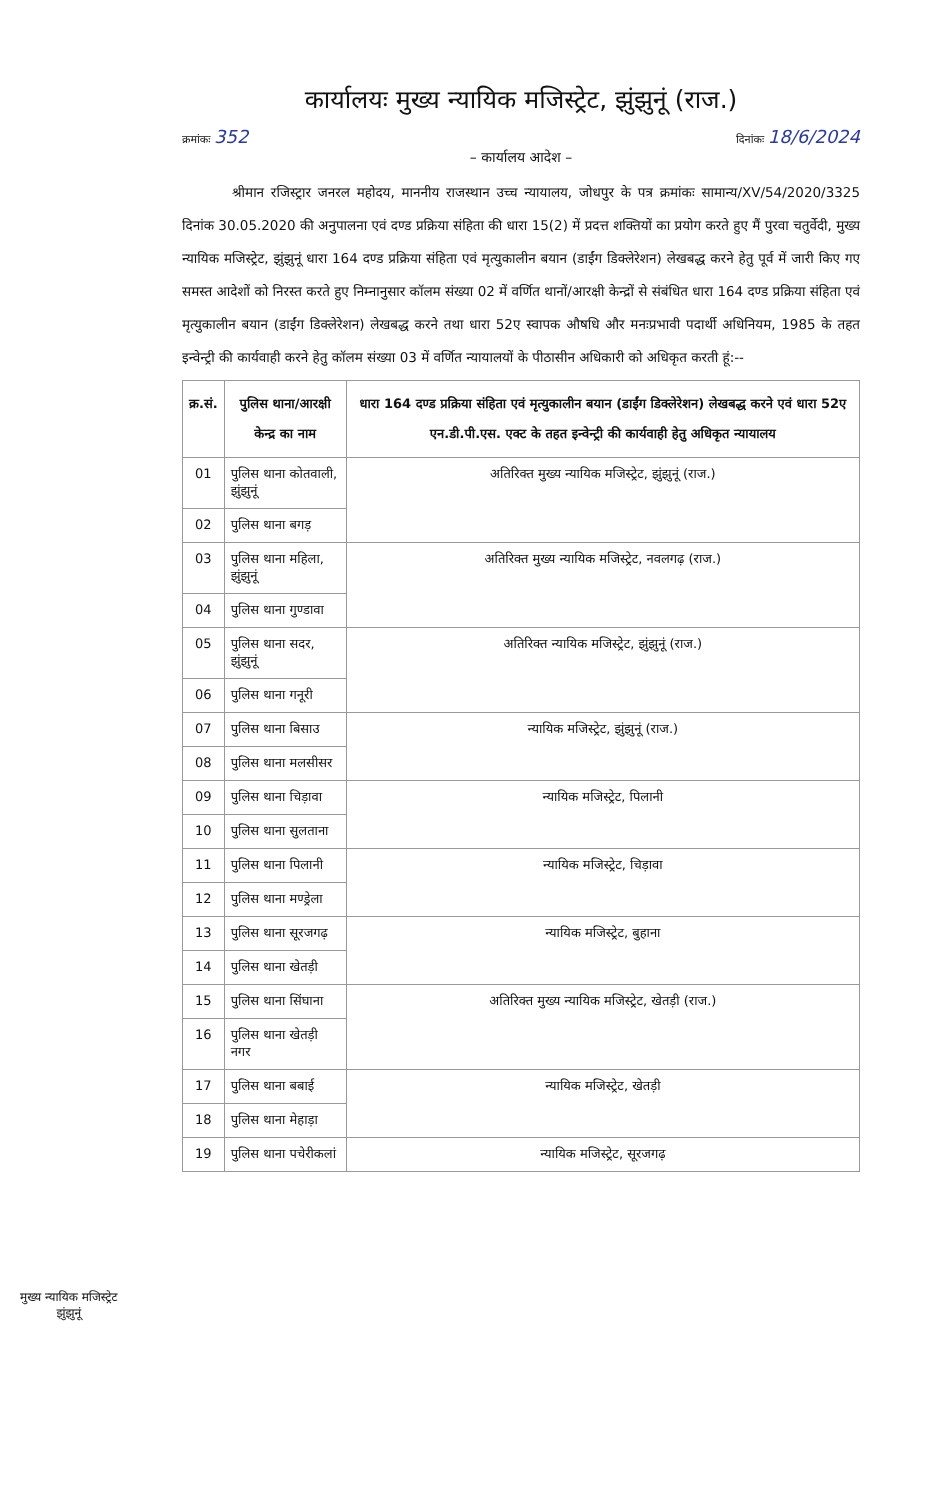कार्यालयः मुख्य न्यायिक मजिस्ट्रेट, झुंझुनूं (राज.)
क्रमांकः 352 दिनांकः 18/6/2024
– कार्यालय आदेश –
श्रीमान रजिस्ट्रार जनरल महोदय, माननीय राजस्थान उच्च न्यायालय, जोधपुर के पत्र क्रमांकः सामान्य/XV/54/2020/3325 दिनांक 30.05.2020 की अनुपालना एवं दण्ड प्रक्रिया संहिता की धारा 15(2) में प्रदत्त शक्तियों का प्रयोग करते हुए मैं पुरवा चतुर्वेदी, मुख्य न्यायिक मजिस्ट्रेट, झुंझुनूं धारा 164 दण्ड प्रक्रिया संहिता एवं मृत्युकालीन बयान (डाईंग डिक्लेरेशन) लेखबद्ध करने हेतु पूर्व में जारी किए गए समस्त आदेशों को निरस्त करते हुए निम्नानुसार कॉलम संख्या 02 में वर्णित थानों/आरक्षी केन्द्रों से संबंधित धारा 164 दण्ड प्रक्रिया संहिता एवं मृत्युकालीन बयान (डाईंग डिक्लेरेशन) लेखबद्ध करने तथा धारा 52ए स्वापक औषधि और मनःप्रभावी पदार्थी अधिनियम, 1985 के तहत इन्वेन्ट्री की कार्यवाही करने हेतु कॉलम संख्या 03 में वर्णित न्यायालयों के पीठासीन अधिकारी को अधिकृत करती हूं:--
| क्र.सं. | पुलिस थाना/आरक्षी केन्द्र का नाम | धारा 164 दण्ड प्रक्रिया संहिता एवं मृत्युकालीन बयान (डाईंग डिक्लेरेशन) लेखबद्ध करने एवं धारा 52ए एन.डी.पी.एस. एक्ट के तहत इन्वेन्ट्री की कार्यवाही हेतु अधिकृत न्यायालय |
| --- | --- | --- |
| 01 | पुलिस थाना कोतवाली, झुंझुनूं | अतिरिक्त मुख्य न्यायिक मजिस्ट्रेट, झुंझुनूं (राज.) |
| 02 | पुलिस थाना बगड़ | |
| 03 | पुलिस थाना महिला, झुंझुनूं | अतिरिक्त मुख्य न्यायिक मजिस्ट्रेट, नवलगढ़ (राज.) |
| 04 | पुलिस थाना गुण्डावा | |
| 05 | पुलिस थाना सदर, झुंझुनूं | अतिरिक्त न्यायिक मजिस्ट्रेट, झुंझुनूं (राज.) |
| 06 | पुलिस थाना गनूरी | |
| 07 | पुलिस थाना बिसाउ | न्यायिक मजिस्ट्रेट, झुंझुनूं (राज.) |
| 08 | पुलिस थाना मलसीसर | |
| 09 | पुलिस थाना चिड़ावा | न्यायिक मजिस्ट्रेट, पिलानी |
| 10 | पुलिस थाना सुलताना | |
| 11 | पुलिस थाना पिलानी | न्यायिक मजिस्ट्रेट, चिड़ावा |
| 12 | पुलिस थाना मण्ड्रेला | |
| 13 | पुलिस थाना सूरजगढ़ | न्यायिक मजिस्ट्रेट, बुहाना |
| 14 | पुलिस थाना खेतड़ी | |
| 15 | पुलिस थाना सिंघाना | अतिरिक्त मुख्य न्यायिक मजिस्ट्रेट, खेतड़ी (राज.) |
| 16 | पुलिस थाना खेतड़ी नगर | |
| 17 | पुलिस थाना बबाई | न्यायिक मजिस्ट्रेट, खेतड़ी |
| 18 | पुलिस थाना मेहाड़ा | |
| 19 | पुलिस थाना पचेरीकलां | न्यायिक मजिस्ट्रेट, सूरजगढ़ |
मुख्य न्यायिक मजिस्ट्रेट
झुंझुनूं